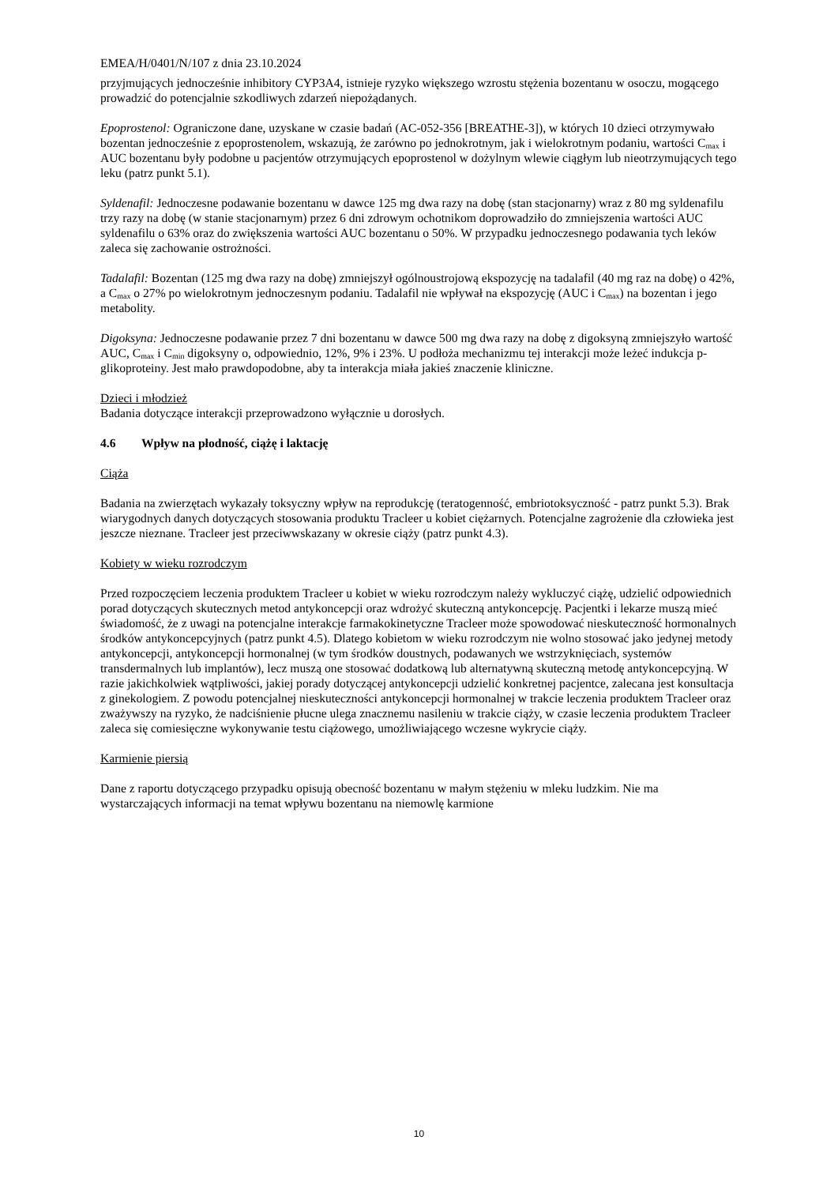EMEA/H/0401/N/107 z dnia 23.10.2024
przyjmujących jednocześnie inhibitory CYP3A4, istnieje ryzyko większego wzrostu stężenia bozentanu w osoczu, mogącego prowadzić do potencjalnie szkodliwych zdarzeń niepożądanych.
Epoprostenol: Ograniczone dane, uzyskane w czasie badań (AC-052-356 [BREATHE-3]), w których 10 dzieci otrzymywało bozentan jednocześnie z epoprostenolem, wskazują, że zarówno po jednokrotnym, jak i wielokrotnym podaniu, wartości C<sub>max</sub> i AUC bozentanu były podobne u pacjentów otrzymujących epoprostenol w dożylnym wlewie ciągłym lub nieotrzymujących tego leku (patrz punkt 5.1).
Syldenafil: Jednoczesne podawanie bozentanu w dawce 125 mg dwa razy na dobę (stan stacjonarny) wraz z 80 mg syldenafilu trzy razy na dobę (w stanie stacjonarnym) przez 6 dni zdrowym ochotnikom doprowadziło do zmniejszenia wartości AUC syldenafilu o 63% oraz do zwiększenia wartości AUC bozentanu o 50%. W przypadku jednoczesnego podawania tych leków zaleca się zachowanie ostrożności.
Tadalafil: Bozentan (125 mg dwa razy na dobę) zmniejszył ogólnoustrojową ekspozycję na tadalafil (40 mg raz na dobę) o 42%, a C<sub>max</sub> o 27% po wielokrotnym jednoczesnym podaniu. Tadalafil nie wpływał na ekspozycję (AUC i C<sub>max</sub>) na bozentan i jego metabolity.
Digoksyna: Jednoczesne podawanie przez 7 dni bozentanu w dawce 500 mg dwa razy na dobę z digoksyną zmniejszyło wartość AUC, C<sub>max</sub> i C<sub>min</sub> digoksyny o, odpowiednio, 12%, 9% i 23%. U podłoża mechanizmu tej interakcji może leżeć indukcja p-glikoproteiny. Jest mało prawdopodobne, aby ta interakcja miała jakieś znaczenie kliniczne.
Dzieci i młodzież
Badania dotyczące interakcji przeprowadzono wyłącznie u dorosłych.
4.6 Wpływ na płodność, ciążę i laktację
Ciąża
Badania na zwierzętach wykazały toksyczny wpływ na reprodukcję (teratogenność, embriotoksyczność - patrz punkt 5.3). Brak wiarygodnych danych dotyczących stosowania produktu Tracleer u kobiet ciężarnych. Potencjalne zagrożenie dla człowieka jest jeszcze nieznane. Tracleer jest przeciwwskazany w okresie ciąży (patrz punkt 4.3).
Kobiety w wieku rozrodczym
Przed rozpoczęciem leczenia produktem Tracleer u kobiet w wieku rozrodczym należy wykluczyć ciążę, udzielić odpowiednich porad dotyczących skutecznych metod antykoncepcji oraz wdrożyć skuteczną antykoncepcję. Pacjentki i lekarze muszą mieć świadomość, że z uwagi na potencjalne interakcje farmakokinetyczne Tracleer może spowodować nieskuteczność hormonalnych środków antykoncepcyjnych (patrz punkt 4.5). Dlatego kobietom w wieku rozrodczym nie wolno stosować jako jedynej metody antykoncepcji, antykoncepcji hormonalnej (w tym środków doustnych, podawanych we wstrzyknięciach, systemów transdermalnych lub implantów), lecz muszą one stosować dodatkową lub alternatywną skuteczną metodę antykoncepcyjną. W razie jakichkolwiek wątpliwości, jakiej porady dotyczącej antykoncepcji udzielić konkretnej pacjentce, zalecana jest konsultacja z ginekologiem. Z powodu potencjalnej nieskuteczności antykoncepcji hormonalnej w trakcie leczenia produktem Tracleer oraz zważywszy na ryzyko, że nadciśnienie płucne ulega znacznemu nasileniu w trakcie ciąży, w czasie leczenia produktem Tracleer zaleca się comiesięczne wykonywanie testu ciążowego, umożliwiającego wczesne wykrycie ciąży.
Karmienie piersią
Dane z raportu dotyczącego przypadku opisują obecność bozentanu w małym stężeniu w mleku ludzkim. Nie ma wystarczających informacji na temat wpływu bozentanu na niemowlę karmione
10